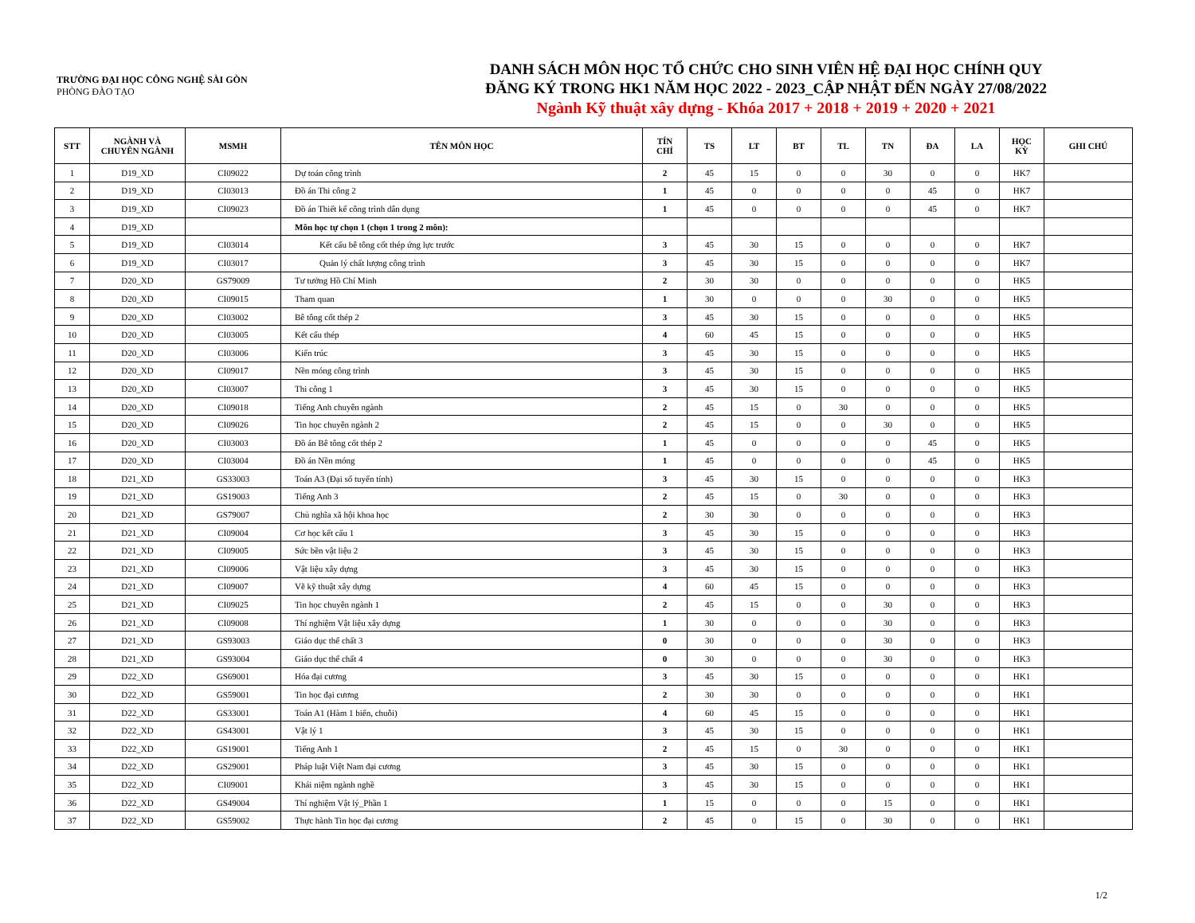TRƯỜNG ĐẠI HỌC CÔNG NGHỆ SÀI GÒN
PHÒNG ĐÀO TẠO
DANH SÁCH MÔN HỌC TỔ CHỨC CHO SINH VIÊN HỆ ĐẠI HỌC CHÍNH QUY
ĐĂNG KÝ TRONG HK1 NĂM HỌC 2022 - 2023_CẬP NHẬT ĐẾN NGÀY 27/08/2022
Ngành Kỹ thuật xây dựng - Khóa 2017 + 2018 + 2019 + 2020 + 2021
| STT | NGÀNH VÀ CHUYÊN NGÀNH | MSMH | TÊN MÔN HỌC | TÍN CHỈ | TS | LT | BT | TL | TN | ĐA | LA | HỌC KỲ | GHI CHÚ |
| --- | --- | --- | --- | --- | --- | --- | --- | --- | --- | --- | --- | --- | --- |
| 1 | D19_XD | CI09022 | Dự toán công trình | 2 | 45 | 15 | 0 | 0 | 30 | 0 | 0 | HK7 | |
| 2 | D19_XD | CI03013 | Đồ án Thi công 2 | 1 | 45 | 0 | 0 | 0 | 0 | 45 | 0 | HK7 | |
| 3 | D19_XD | CI09023 | Đồ án Thiết kế công trình dân dụng | 1 | 45 | 0 | 0 | 0 | 0 | 45 | 0 | HK7 | |
| 4 | D19_XD | | Môn học tự chọn 1 (chọn 1 trong 2 môn): | | | | | | | | | | |
| 5 | D19_XD | CI03014 | Kết cấu bê tông cốt thép ứng lực trước | 3 | 45 | 30 | 15 | 0 | 0 | 0 | 0 | HK7 | |
| 6 | D19_XD | CI03017 | Quản lý chất lượng công trình | 3 | 45 | 30 | 15 | 0 | 0 | 0 | 0 | HK7 | |
| 7 | D20_XD | GS79009 | Tư tưởng Hồ Chí Minh | 2 | 30 | 30 | 0 | 0 | 0 | 0 | 0 | HK5 | |
| 8 | D20_XD | CI09015 | Tham quan | 1 | 30 | 0 | 0 | 0 | 30 | 0 | 0 | HK5 | |
| 9 | D20_XD | CI03002 | Bê tông cốt thép 2 | 3 | 45 | 30 | 15 | 0 | 0 | 0 | 0 | HK5 | |
| 10 | D20_XD | CI03005 | Kết cấu thép | 4 | 60 | 45 | 15 | 0 | 0 | 0 | 0 | HK5 | |
| 11 | D20_XD | CI03006 | Kiến trúc | 3 | 45 | 30 | 15 | 0 | 0 | 0 | 0 | HK5 | |
| 12 | D20_XD | CI09017 | Nền móng công trình | 3 | 45 | 30 | 15 | 0 | 0 | 0 | 0 | HK5 | |
| 13 | D20_XD | CI03007 | Thi công 1 | 3 | 45 | 30 | 15 | 0 | 0 | 0 | 0 | HK5 | |
| 14 | D20_XD | CI09018 | Tiếng Anh chuyên ngành | 2 | 45 | 15 | 0 | 30 | 0 | 0 | 0 | HK5 | |
| 15 | D20_XD | CI09026 | Tin học chuyên ngành 2 | 2 | 45 | 15 | 0 | 0 | 30 | 0 | 0 | HK5 | |
| 16 | D20_XD | CI03003 | Đồ án Bê tông cốt thép 2 | 1 | 45 | 0 | 0 | 0 | 0 | 45 | 0 | HK5 | |
| 17 | D20_XD | CI03004 | Đồ án Nền móng | 1 | 45 | 0 | 0 | 0 | 0 | 45 | 0 | HK5 | |
| 18 | D21_XD | GS33003 | Toán A3 (Đại số tuyến tính) | 3 | 45 | 30 | 15 | 0 | 0 | 0 | 0 | HK3 | |
| 19 | D21_XD | GS19003 | Tiếng Anh 3 | 2 | 45 | 15 | 0 | 30 | 0 | 0 | 0 | HK3 | |
| 20 | D21_XD | GS79007 | Chủ nghĩa xã hội khoa học | 2 | 30 | 30 | 0 | 0 | 0 | 0 | 0 | HK3 | |
| 21 | D21_XD | CI09004 | Cơ học kết cấu 1 | 3 | 45 | 30 | 15 | 0 | 0 | 0 | 0 | HK3 | |
| 22 | D21_XD | CI09005 | Sức bền vật liệu 2 | 3 | 45 | 30 | 15 | 0 | 0 | 0 | 0 | HK3 | |
| 23 | D21_XD | CI09006 | Vật liệu xây dựng | 3 | 45 | 30 | 15 | 0 | 0 | 0 | 0 | HK3 | |
| 24 | D21_XD | CI09007 | Vẽ kỹ thuật xây dựng | 4 | 60 | 45 | 15 | 0 | 0 | 0 | 0 | HK3 | |
| 25 | D21_XD | CI09025 | Tin học chuyên ngành 1 | 2 | 45 | 15 | 0 | 0 | 30 | 0 | 0 | HK3 | |
| 26 | D21_XD | CI09008 | Thí nghiệm Vật liệu xây dựng | 1 | 30 | 0 | 0 | 0 | 30 | 0 | 0 | HK3 | |
| 27 | D21_XD | GS93003 | Giáo dục thể chất 3 | 0 | 30 | 0 | 0 | 0 | 30 | 0 | 0 | HK3 | |
| 28 | D21_XD | GS93004 | Giáo dục thể chất 4 | 0 | 30 | 0 | 0 | 0 | 30 | 0 | 0 | HK3 | |
| 29 | D22_XD | GS69001 | Hóa đại cương | 3 | 45 | 30 | 15 | 0 | 0 | 0 | 0 | HK1 | |
| 30 | D22_XD | GS59001 | Tin học đại cương | 2 | 30 | 30 | 0 | 0 | 0 | 0 | 0 | HK1 | |
| 31 | D22_XD | GS33001 | Toán A1 (Hàm 1 biến, chuỗi) | 4 | 60 | 45 | 15 | 0 | 0 | 0 | 0 | HK1 | |
| 32 | D22_XD | GS43001 | Vật lý 1 | 3 | 45 | 30 | 15 | 0 | 0 | 0 | 0 | HK1 | |
| 33 | D22_XD | GS19001 | Tiếng Anh 1 | 2 | 45 | 15 | 0 | 30 | 0 | 0 | 0 | HK1 | |
| 34 | D22_XD | GS29001 | Pháp luật Việt Nam đại cương | 3 | 45 | 30 | 15 | 0 | 0 | 0 | 0 | HK1 | |
| 35 | D22_XD | CI09001 | Khái niệm ngành nghề | 3 | 45 | 30 | 15 | 0 | 0 | 0 | 0 | HK1 | |
| 36 | D22_XD | GS49004 | Thí nghiệm Vật lý_Phần 1 | 1 | 15 | 0 | 0 | 0 | 15 | 0 | 0 | HK1 | |
| 37 | D22_XD | GS59002 | Thực hành Tin học đại cương | 2 | 45 | 0 | 15 | 0 | 30 | 0 | 0 | HK1 | |
1/2